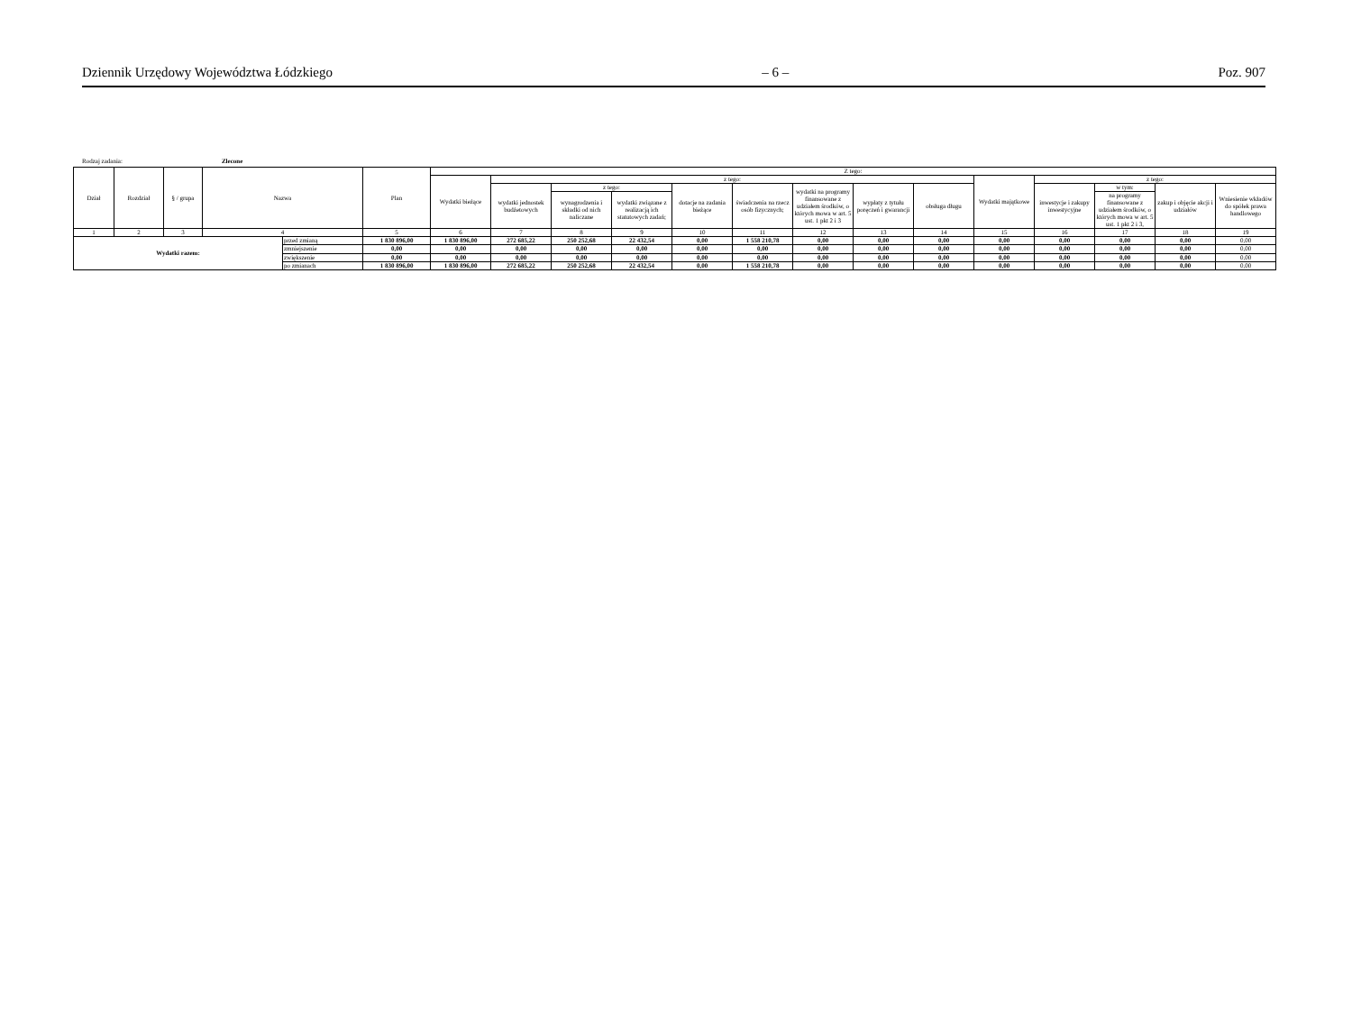Dziennik Urzędowy Województwa Łódzkiego – 6 – Poz. 907
Rodzaj zadania: Zlecone
| Dział | Rozdział | § / grupa | Nazwa | | Plan | Z tego: | | | | | | | | | | | | | |
| --- | --- | --- | --- | --- | --- | --- | --- | --- | --- | --- | --- | --- | --- | --- | --- | --- | --- | --- | --- |
| | | | | | | Wydatki bieżące | z tego: | | | | | | | | Wydatki majątkowe | z tego: | | | |
| | | | | | | | wydatki jednostek budżetowych | z tego: | | dotacje na zadania bieżące | świadczenia na rzecz osób fizycznych; | wydatki na programy finansowane z udziałem środków, o których mowa w art. 5 ust. 1 pkt 2 i 3 | wypłaty z tytułu poręczeń i gwarancji | obsługa długu | | inwestycje i zakupy inwestycyjne | w tym: | zakup i objęcie akcji i udziałów | Wniesienie wkładów do spółek prawa handlowego |
| | | | | | | | | wynagrodzenia i składki od nich naliczane | wydatki związane z realizacją ich statutowych zadań; | | | | | | | | na programy finansowane z udziałem środków, o których mowa w art. 5 ust. 1 pkt 2 i 3, | | |
| 1 | 2 | 3 | 4 | | 5 | 6 | 7 | 8 | 9 | 10 | 11 | 12 | 13 | 14 | 15 | 16 | 17 | 18 | 19 |
| Wydatki razem: | | | | przed zmianą | 1 830 896,00 | 1 830 896,00 | 272 685,22 | 250 252,68 | 22 432,54 | 0,00 | 1 558 210,78 | 0,00 | 0,00 | 0,00 | 0,00 | 0,00 | 0,00 | 0,00 | 0,00 |
| | | | | zmniejszenie | 0,00 | 0,00 | 0,00 | 0,00 | 0,00 | 0,00 | 0,00 | 0,00 | 0,00 | 0,00 | 0,00 | 0,00 | 0,00 | 0,00 | 0,00 |
| | | | | zwiększenie | 0,00 | 0,00 | 0,00 | 0,00 | 0,00 | 0,00 | 0,00 | 0,00 | 0,00 | 0,00 | 0,00 | 0,00 | 0,00 | 0,00 | 0,00 |
| | | | | po zmianach | 1 830 896,00 | 1 830 896,00 | 272 685,22 | 250 252,68 | 22 432,54 | 0,00 | 1 558 210,78 | 0,00 | 0,00 | 0,00 | 0,00 | 0,00 | 0,00 | 0,00 | 0,00 |